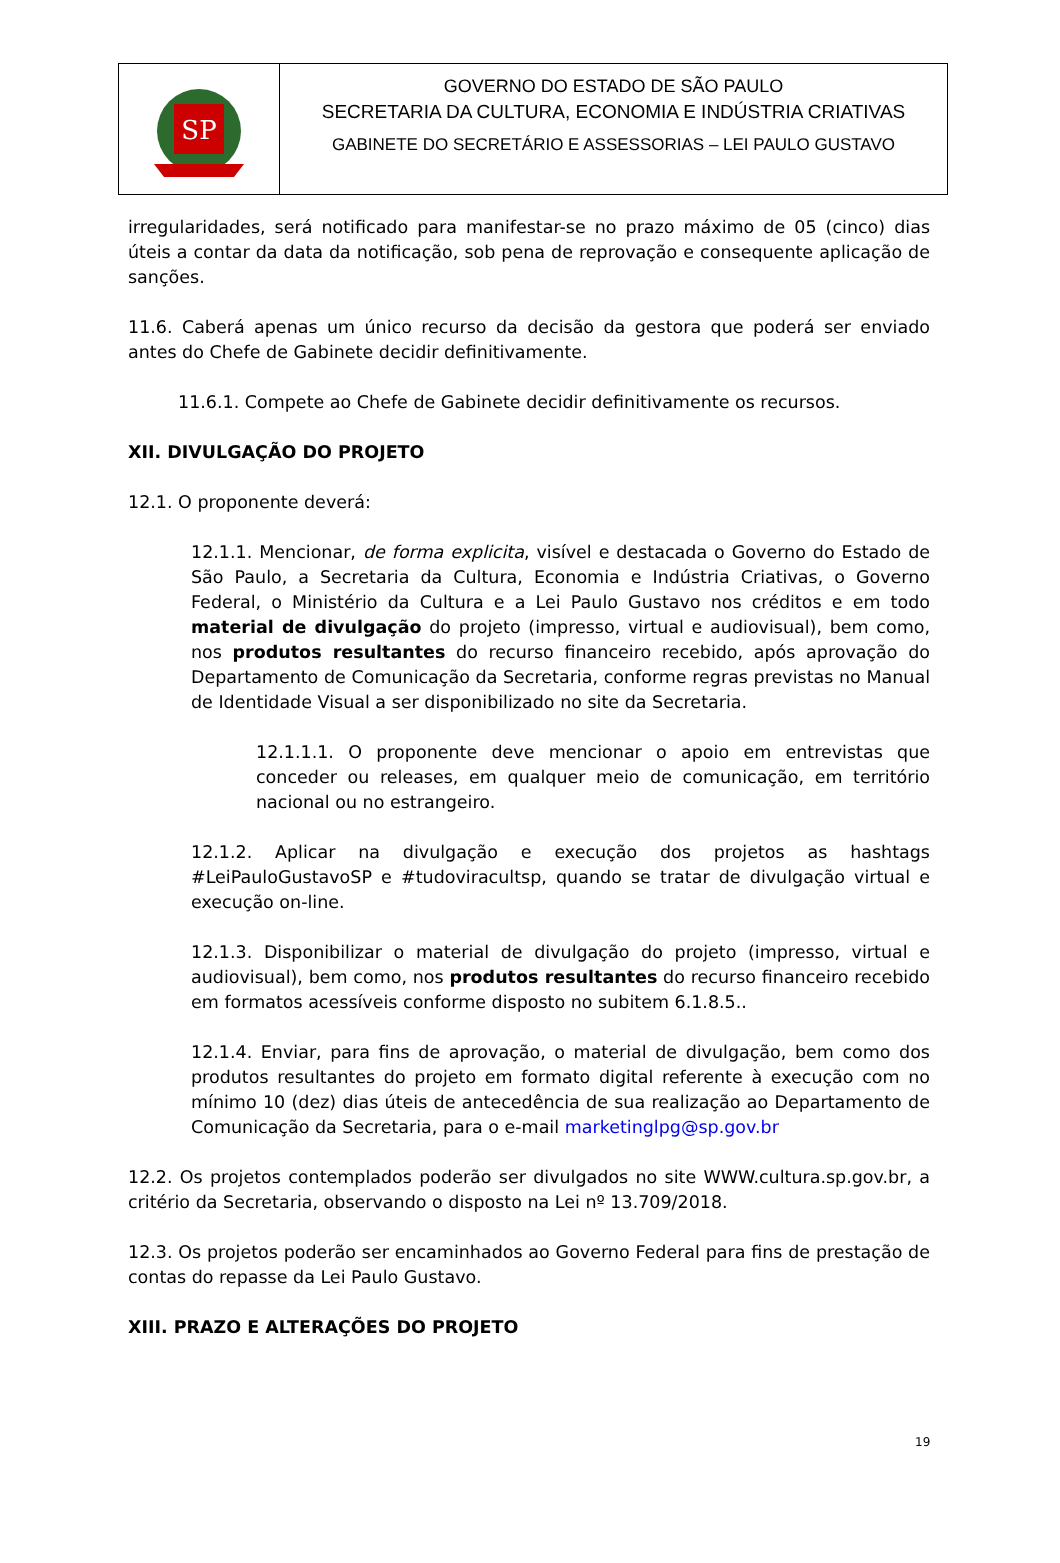SP
GOVERNO DO ESTADO DE SÃO PAULO
SECRETARIA DA CULTURA, ECONOMIA E INDÚSTRIA CRIATIVAS
GABINETE DO SECRETÁRIO E ASSESSORIAS – LEI PAULO GUSTAVO
irregularidades, será notificado para manifestar-se no prazo máximo de 05 (cinco) dias úteis a contar da data da notificação, sob pena de reprovação e consequente aplicação de sanções.
11.6. Caberá apenas um único recurso da decisão da gestora que poderá ser enviado antes do Chefe de Gabinete decidir definitivamente.
11.6.1. Compete ao Chefe de Gabinete decidir definitivamente os recursos.
XII. DIVULGAÇÃO DO PROJETO
12.1. O proponente deverá:
12.1.1. Mencionar, de forma explicita, visível e destacada o Governo do Estado de São Paulo, a Secretaria da Cultura, Economia e Indústria Criativas, o Governo Federal, o Ministério da Cultura e a Lei Paulo Gustavo nos créditos e em todo material de divulgação do projeto (impresso, virtual e audiovisual), bem como, nos produtos resultantes do recurso financeiro recebido, após aprovação do Departamento de Comunicação da Secretaria, conforme regras previstas no Manual de Identidade Visual a ser disponibilizado no site da Secretaria.
12.1.1.1. O proponente deve mencionar o apoio em entrevistas que conceder ou releases, em qualquer meio de comunicação, em território nacional ou no estrangeiro.
12.1.2. Aplicar na divulgação e execução dos projetos as hashtags #LeiPauloGustavoSP e #tudoviracultsp, quando se tratar de divulgação virtual e execução on-line.
12.1.3. Disponibilizar o material de divulgação do projeto (impresso, virtual e audiovisual), bem como, nos produtos resultantes do recurso financeiro recebido em formatos acessíveis conforme disposto no subitem 6.1.8.5..
12.1.4. Enviar, para fins de aprovação, o material de divulgação, bem como dos produtos resultantes do projeto em formato digital referente à execução com no mínimo 10 (dez) dias úteis de antecedência de sua realização ao Departamento de Comunicação da Secretaria, para o e-mail marketinglpg@sp.gov.br
12.2. Os projetos contemplados poderão ser divulgados no site WWW.cultura.sp.gov.br, a critério da Secretaria, observando o disposto na Lei nº 13.709/2018.
12.3. Os projetos poderão ser encaminhados ao Governo Federal para fins de prestação de contas do repasse da Lei Paulo Gustavo.
XIII. PRAZO E ALTERAÇÕES DO PROJETO
19